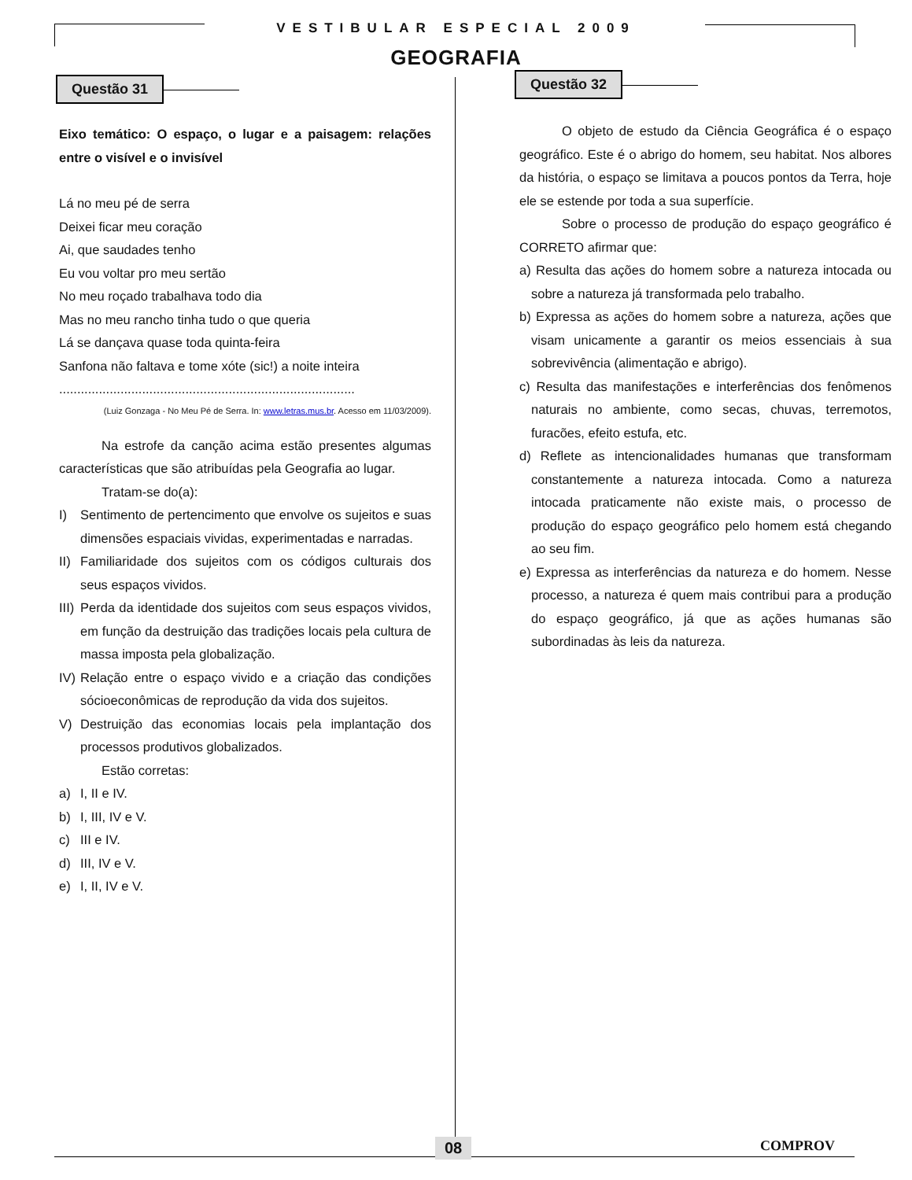VESTIBULAR ESPECIAL 2009
GEOGRAFIA
Questão 31
Eixo temático: O espaço, o lugar e a paisagem: relações entre o visível e o invisível
Lá no meu pé de serra
Deixei ficar meu coração
Ai, que saudades tenho
Eu vou voltar pro meu sertão
No meu roçado trabalhava todo dia
Mas no meu rancho tinha tudo o que queria
Lá se dançava quase toda quinta-feira
Sanfona não faltava e tome xóte (sic!) a noite inteira
..................................................................................
(Luiz Gonzaga - No Meu Pé de Serra. In: www.letras.mus.br. Acesso em 11/03/2009).
Na estrofe da canção acima estão presentes algumas características que são atribuídas pela Geografia ao lugar.
Tratam-se do(a):
I) Sentimento de pertencimento que envolve os sujeitos e suas dimensões espaciais vividas, experimentadas e narradas.
II) Familiaridade dos sujeitos com os códigos culturais dos seus espaços vividos.
III) Perda da identidade dos sujeitos com seus espaços vividos, em função da destruição das tradições locais pela cultura de massa imposta pela globalização.
IV) Relação entre o espaço vivido e a criação das condições sócioeconômicas de reprodução da vida dos sujeitos.
V) Destruição das economias locais pela implantação dos processos produtivos globalizados.
Estão corretas:
a) I, II e IV.
b) I, III, IV e V.
c) III e IV.
d) III, IV e V.
e) I, II, IV e V.
Questão 32
O objeto de estudo da Ciência Geográfica é o espaço geográfico. Este é o abrigo do homem, seu habitat. Nos albores da história, o espaço se limitava a poucos pontos da Terra, hoje ele se estende por toda a sua superfície.
Sobre o processo de produção do espaço geográfico é CORRETO afirmar que:
a) Resulta das ações do homem sobre a natureza intocada ou sobre a natureza já transformada pelo trabalho.
b) Expressa as ações do homem sobre a natureza, ações que visam unicamente a garantir os meios essenciais à sua sobrevivência (alimentação e abrigo).
c) Resulta das manifestações e interferências dos fenômenos naturais no ambiente, como secas, chuvas, terremotos, furacões, efeito estufa, etc.
d) Reflete as intencionalidades humanas que transformam constantemente a natureza intocada. Como a natureza intocada praticamente não existe mais, o processo de produção do espaço geográfico pelo homem está chegando ao seu fim.
e) Expressa as interferências da natureza e do homem. Nesse processo, a natureza é quem mais contribui para a produção do espaço geográfico, já que as ações humanas são subordinadas às leis da natureza.
08 COMPROV